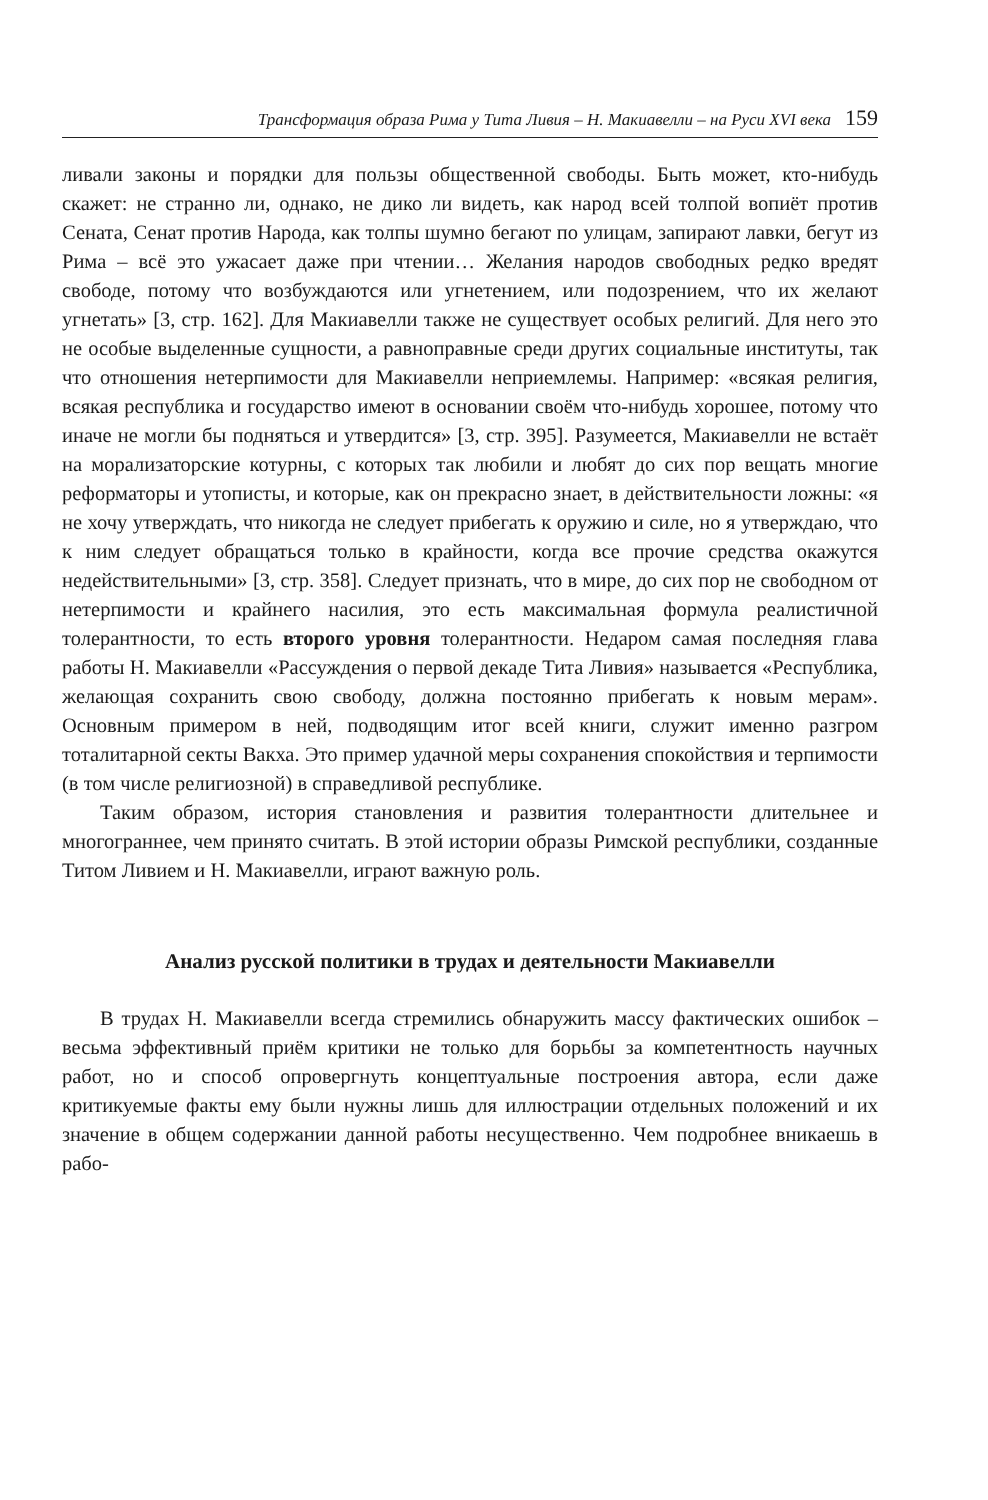Трансформация образа Рима у Тита Ливия – Н. Макиавелли – на Руси XVI века 159
ливали законы и порядки для пользы общественной свободы. Быть может, кто-нибудь скажет: не странно ли, однако, не дико ли видеть, как народ всей толпой вопиёт против Сената, Сенат против Народа, как толпы шумно бегают по улицам, запирают лавки, бегут из Рима – всё это ужасает даже при чтении… Желания народов свободных редко вредят свободе, потому что возбуждаются или угнетением, или подозрением, что их желают угнетать» [3, стр. 162]. Для Макиавелли также не существует особых религий. Для него это не особые выделенные сущности, а равноправные среди других социальные институты, так что отношения нетерпимости для Макиавелли неприемлемы. Например: «всякая религия, всякая республика и государство имеют в основании своём что-нибудь хорошее, потому что иначе не могли бы подняться и утвердится» [3, стр. 395]. Разумеется, Макиавелли не встаёт на морализаторские котурны, с которых так любили и любят до сих пор вещать многие реформаторы и утописты, и которые, как он прекрасно знает, в действительности ложны: «я не хочу утверждать, что никогда не следует прибегать к оружию и силе, но я утверждаю, что к ним следует обращаться только в крайности, когда все прочие средства окажутся недействительными» [3, стр. 358]. Следует признать, что в мире, до сих пор не свободном от нетерпимости и крайнего насилия, это есть максимальная формула реалистичной толерантности, то есть второго уровня толерантности. Недаром самая последняя глава работы Н. Макиавелли «Рассуждения о первой декаде Тита Ливия» называется «Республика, желающая сохранить свою свободу, должна постоянно прибегать к новым мерам». Основным примером в ней, подводящим итог всей книги, служит именно разгром тоталитарной секты Вакха. Это пример удачной меры сохранения спокойствия и терпимости (в том числе религиозной) в справедливой республике.
Таким образом, история становления и развития толерантности длительнее и многограннее, чем принято считать. В этой истории образы Римской республики, созданные Титом Ливием и Н. Макиавелли, играют важную роль.
Анализ русской политики в трудах и деятельности Макиавелли
В трудах Н. Макиавелли всегда стремились обнаружить массу фактических ошибок – весьма эффективный приём критики не только для борьбы за компетентность научных работ, но и способ опровергнуть концептуальные построения автора, если даже критикуемые факты ему были нужны лишь для иллюстрации отдельных положений и их значение в общем содержании данной работы несущественно. Чем подробнее вникаешь в рабо-